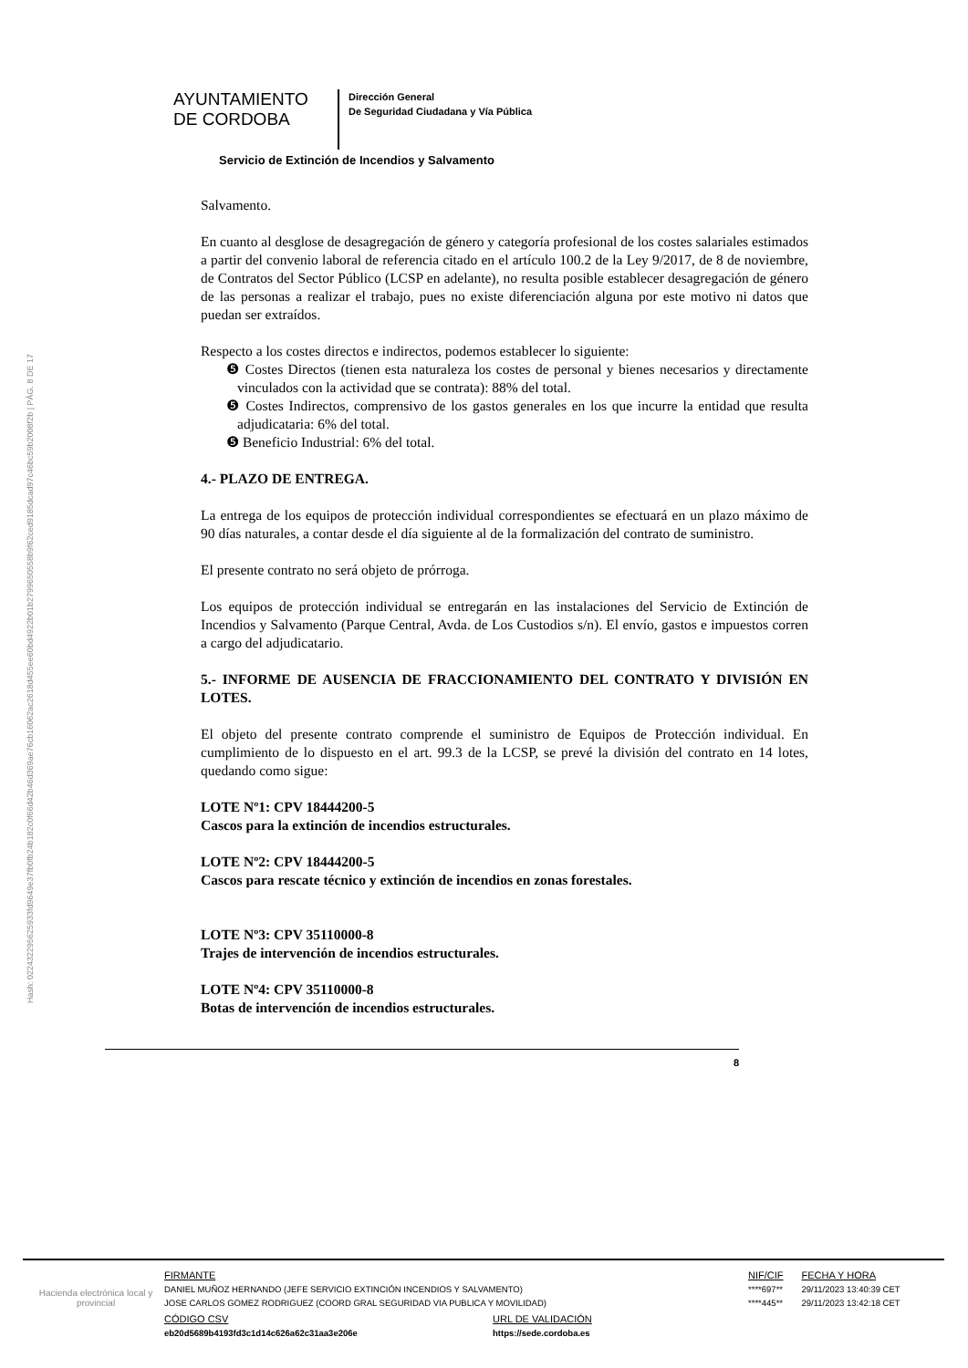Hash: 022432295625933fd9649e37fb0fb24b182c0f66d42b46d369ae76cb16062ac2618d455ee60bd4922b01b2799650558b9f62ced9185dcad97c46bc59b2008f2b | PÁG. 8 DE 17
AYUNTAMIENTO
DE CORDOBA
Dirección General
De Seguridad Ciudadana y Vía Pública
Servicio de Extinción de Incendios y Salvamento
Salvamento.
En cuanto al desglose de desagregación de género y categoría profesional de los costes salariales estimados a partir del convenio laboral de referencia citado en el artículo 100.2 de la Ley 9/2017, de 8 de noviembre, de Contratos del Sector Público (LCSP en adelante), no resulta posible establecer desagregación de género de las personas a realizar el trabajo, pues no existe diferenciación alguna por este motivo ni datos que puedan ser extraídos.
Respecto a los costes directos e indirectos, podemos establecer lo siguiente:
❺ Costes Directos (tienen esta naturaleza los costes de personal y bienes necesarios y directamente vinculados con la actividad que se contrata): 88% del total.
❺ Costes Indirectos, comprensivo de los gastos generales en los que incurre la entidad que resulta adjudicataria: 6% del total.
❺ Beneficio Industrial: 6% del total.
4.- PLAZO DE ENTREGA.
La entrega de los equipos de protección individual correspondientes se efectuará en un plazo máximo de 90 días naturales, a contar desde el día siguiente al de la formalización del contrato de suministro.
El presente contrato no será objeto de prórroga.
Los equipos de protección individual se entregarán en las instalaciones del Servicio de Extinción de Incendios y Salvamento (Parque Central, Avda. de Los Custodios s/n). El envío, gastos e impuestos corren a cargo del adjudicatario.
5.- INFORME DE AUSENCIA DE FRACCIONAMIENTO DEL CONTRATO Y DIVISIÓN EN LOTES.
El objeto del presente contrato comprende el suministro de Equipos de Protección individual. En cumplimiento de lo dispuesto en el art. 99.3 de la LCSP, se prevé la división del contrato en 14 lotes, quedando como sigue:
LOTE Nº1: CPV 18444200-5
Cascos para la extinción de incendios estructurales.
LOTE Nº2: CPV 18444200-5
Cascos para rescate técnico y extinción de incendios en zonas forestales.
LOTE Nº3: CPV 35110000-8
Trajes de intervención de incendios estructurales.
LOTE Nº4: CPV 35110000-8
Botas de intervención de incendios estructurales.
8
Hacienda electrónica local y provincial
| FIRMANTE | NIF/CIF | FECHA Y HORA |
| DANIEL MUÑOZ HERNANDO (JEFE SERVICIO EXTINCIÓN INCENDIOS Y SALVAMENTO) | ****697** | 29/11/2023 13:40:39 CET |
| JOSE CARLOS GOMEZ RODRIGUEZ (COORD GRAL SEGURIDAD VIA PUBLICA Y MOVILIDAD) | ****445** | 29/11/2023 13:42:18 CET |
| CÓDIGO CSV | URL DE VALIDACIÓN |
| eb20d5689b4193fd3c1d14c626a62c31aa3e206e | https://sede.cordoba.es |